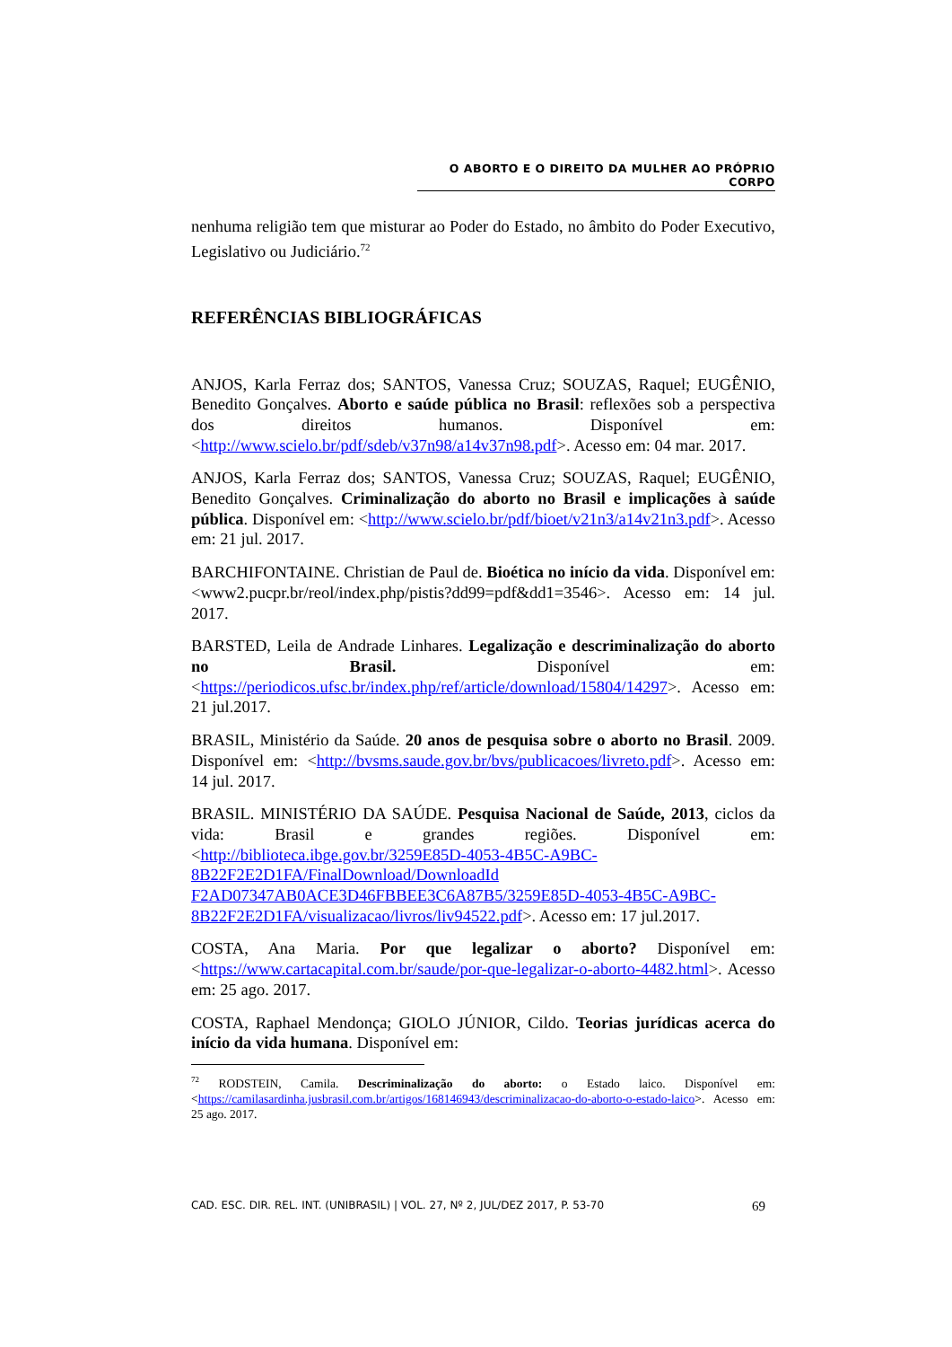O ABORTO E O DIREITO DA MULHER AO PRÓPRIO CORPO
nenhuma religião tem que misturar ao Poder do Estado, no âmbito do Poder Executivo, Legislativo ou Judiciário.<sup>72</sup>
REFERÊNCIAS BIBLIOGRÁFICAS
ANJOS, Karla Ferraz dos; SANTOS, Vanessa Cruz; SOUZAS, Raquel; EUGÊNIO, Benedito Gonçalves. Aborto e saúde pública no Brasil: reflexões sob a perspectiva dos direitos humanos. Disponível em: <http://www.scielo.br/pdf/sdeb/v37n98/a14v37n98.pdf>. Acesso em: 04 mar. 2017.
ANJOS, Karla Ferraz dos; SANTOS, Vanessa Cruz; SOUZAS, Raquel; EUGÊNIO, Benedito Gonçalves. Criminalização do aborto no Brasil e implicações à saúde pública. Disponível em: <http://www.scielo.br/pdf/bioet/v21n3/a14v21n3.pdf>. Acesso em: 21 jul. 2017.
BARCHIFONTAINE. Christian de Paul de. Bioética no início da vida. Disponível em: <www2.pucpr.br/reol/index.php/pistis?dd99=pdf&dd1=3546>. Acesso em: 14 jul. 2017.
BARSTED, Leila de Andrade Linhares. Legalização e descriminalização do aborto no Brasil. Disponível em: <https://periodicos.ufsc.br/index.php/ref/article/download/15804/14297>. Acesso em: 21 jul.2017.
BRASIL, Ministério da Saúde. 20 anos de pesquisa sobre o aborto no Brasil. 2009. Disponível em: <http://bvsms.saude.gov.br/bvs/publicacoes/livreto.pdf>. Acesso em: 14 jul. 2017.
BRASIL. MINISTÉRIO DA SAÚDE. Pesquisa Nacional de Saúde, 2013, ciclos da vida: Brasil e grandes regiões. Disponível em: <http://biblioteca.ibge.gov.br/3259E85D-4053-4B5C-A9BC-8B22F2E2D1FA/FinalDownload/DownloadId F2AD07347AB0ACE3D46FBBEE3C6A87B5/3259E85D-4053-4B5C-A9BC-8B22F2E2D1FA/visualizacao/livros/liv94522.pdf>. Acesso em: 17 jul.2017.
COSTA, Ana Maria. Por que legalizar o aborto? Disponível em: <https://www.cartacapital.com.br/saude/por-que-legalizar-o-aborto-4482.html>. Acesso em: 25 ago. 2017.
COSTA, Raphael Mendonça; GIOLO JÚNIOR, Cildo. Teorias jurídicas acerca do início da vida humana. Disponível em:
<sup>72</sup> RODSTEIN, Camila. Descriminalização do aborto: o Estado laico. Disponível em: <https://camilasardinha.jusbrasil.com.br/artigos/168146943/descriminalizacao-do-aborto-o-estado-laico>. Acesso em: 25 ago. 2017.
CAD. ESC. DIR. REL. INT. (UNIBRASIL) | VOL. 27, Nº 2, JUL/DEZ 2017, P. 53-70 69